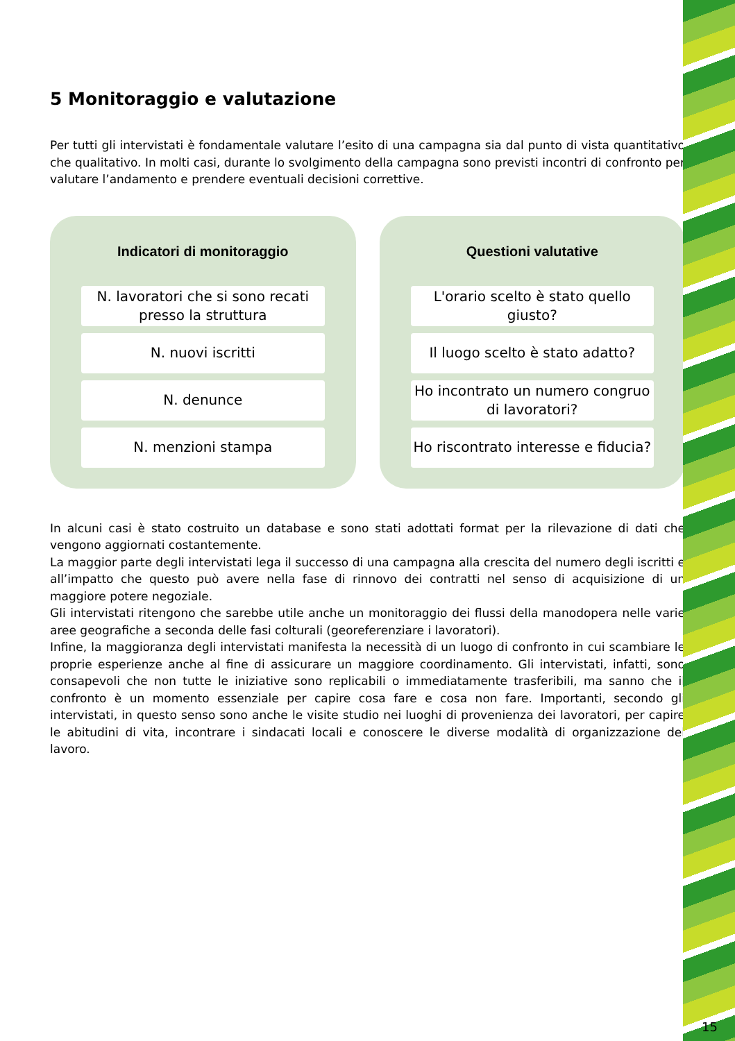5 Monitoraggio e valutazione
Per tutti gli intervistati è fondamentale valutare l’esito di una campagna sia dal punto di vista quantitativo che qualitativo. In molti casi, durante lo svolgimento della campagna sono previsti incontri di confronto per valutare l’andamento e prendere eventuali decisioni correttive.
Indicatori di monitoraggio
N. lavoratori che si sono recati presso la struttura
N. nuovi iscritti
N. denunce
N. menzioni stampa
Questioni valutative
L'orario scelto è stato quello giusto?
Il luogo scelto è stato adatto?
Ho incontrato un numero congruo di lavoratori?
Ho riscontrato interesse e fiducia?
In alcuni casi è stato costruito un database e sono stati adottati format per la rilevazione di dati che vengono aggiornati costantemente.
La maggior parte degli intervistati lega il successo di una campagna alla crescita del numero degli iscritti e all’impatto che questo può avere nella fase di rinnovo dei contratti nel senso di acquisizione di un maggiore potere negoziale.
Gli intervistati ritengono che sarebbe utile anche un monitoraggio dei flussi della manodopera nelle varie aree geografiche a seconda delle fasi colturali (georeferenziare i lavoratori).
Infine, la maggioranza degli intervistati manifesta la necessità di un luogo di confronto in cui scambiare le proprie esperienze anche al fine di assicurare un maggiore coordinamento. Gli intervistati, infatti, sono consapevoli che non tutte le iniziative sono replicabili o immediatamente trasferibili, ma sanno che il confronto è un momento essenziale per capire cosa fare e cosa non fare. Importanti, secondo gli intervistati, in questo senso sono anche le visite studio nei luoghi di provenienza dei lavoratori, per capire le abitudini di vita, incontrare i sindacati locali e conoscere le diverse modalità di organizzazione del lavoro.
15